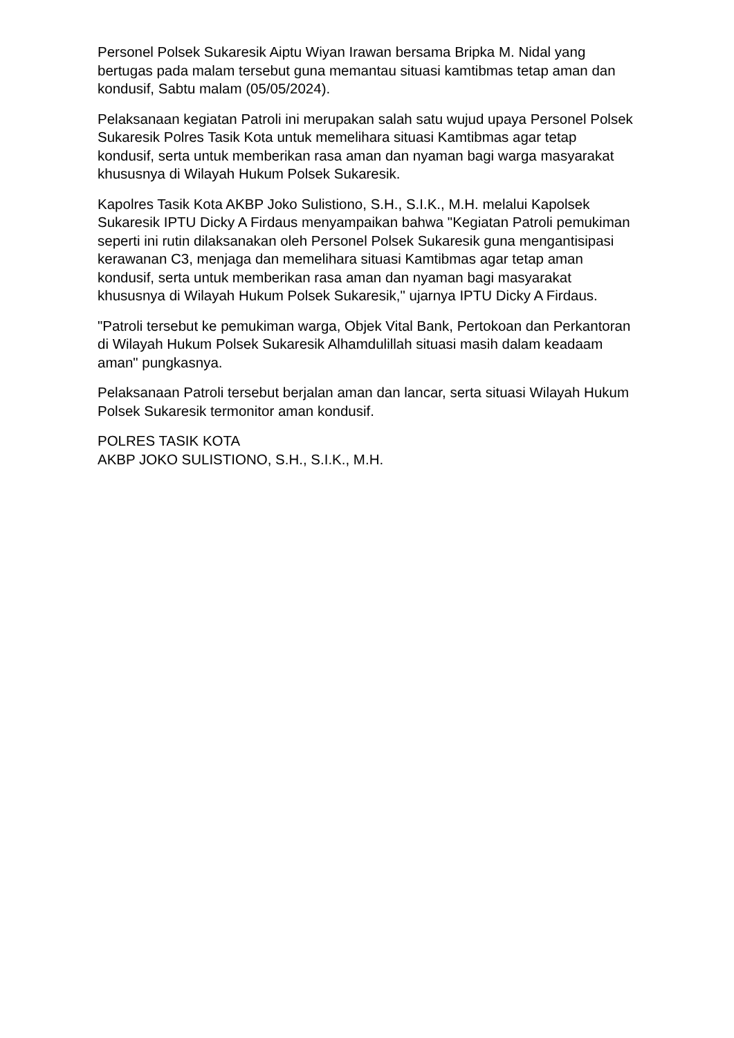Personel Polsek Sukaresik Aiptu Wiyan Irawan bersama Bripka M. Nidal yang bertugas pada malam tersebut guna memantau situasi kamtibmas tetap aman dan kondusif, Sabtu malam (05/05/2024).
Pelaksanaan kegiatan Patroli ini merupakan salah satu wujud upaya Personel Polsek Sukaresik Polres Tasik Kota untuk memelihara situasi Kamtibmas agar tetap kondusif, serta untuk memberikan rasa aman dan nyaman bagi warga masyarakat khususnya di Wilayah Hukum Polsek Sukaresik.
Kapolres Tasik Kota AKBP Joko Sulistiono, S.H., S.I.K., M.H. melalui Kapolsek Sukaresik IPTU Dicky A Firdaus menyampaikan bahwa "Kegiatan Patroli pemukiman seperti ini rutin dilaksanakan oleh Personel Polsek Sukaresik guna mengantisipasi kerawanan C3, menjaga dan memelihara situasi Kamtibmas agar tetap aman kondusif, serta untuk memberikan rasa aman dan nyaman bagi masyarakat khususnya di Wilayah Hukum Polsek Sukaresik," ujarnya IPTU Dicky A Firdaus.
"Patroli tersebut ke pemukiman warga, Objek Vital Bank, Pertokoan dan Perkantoran di Wilayah Hukum Polsek Sukaresik Alhamdulillah situasi masih dalam keadaam aman" pungkasnya.
Pelaksanaan Patroli tersebut berjalan aman dan lancar, serta situasi Wilayah Hukum Polsek Sukaresik termonitor aman kondusif.
POLRES TASIK KOTA
AKBP JOKO SULISTIONO, S.H., S.I.K., M.H.